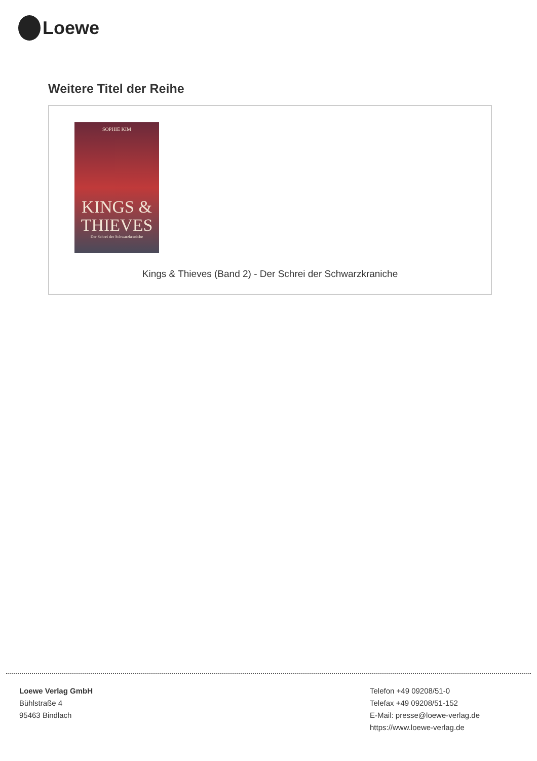Loewe
Weitere Titel der Reihe
SOPHIE KIM
KINGS &
THIEVES
Der Schrei der Schwarzkraniche
Kings & Thieves (Band 2) - Der Schrei der Schwarzkraniche
Loewe Verlag GmbH
Bühlstraße 4
95463 Bindlach
Telefon +49 09208/51-0
Telefax +49 09208/51-152
E-Mail: presse@loewe-verlag.de
https://www.loewe-verlag.de